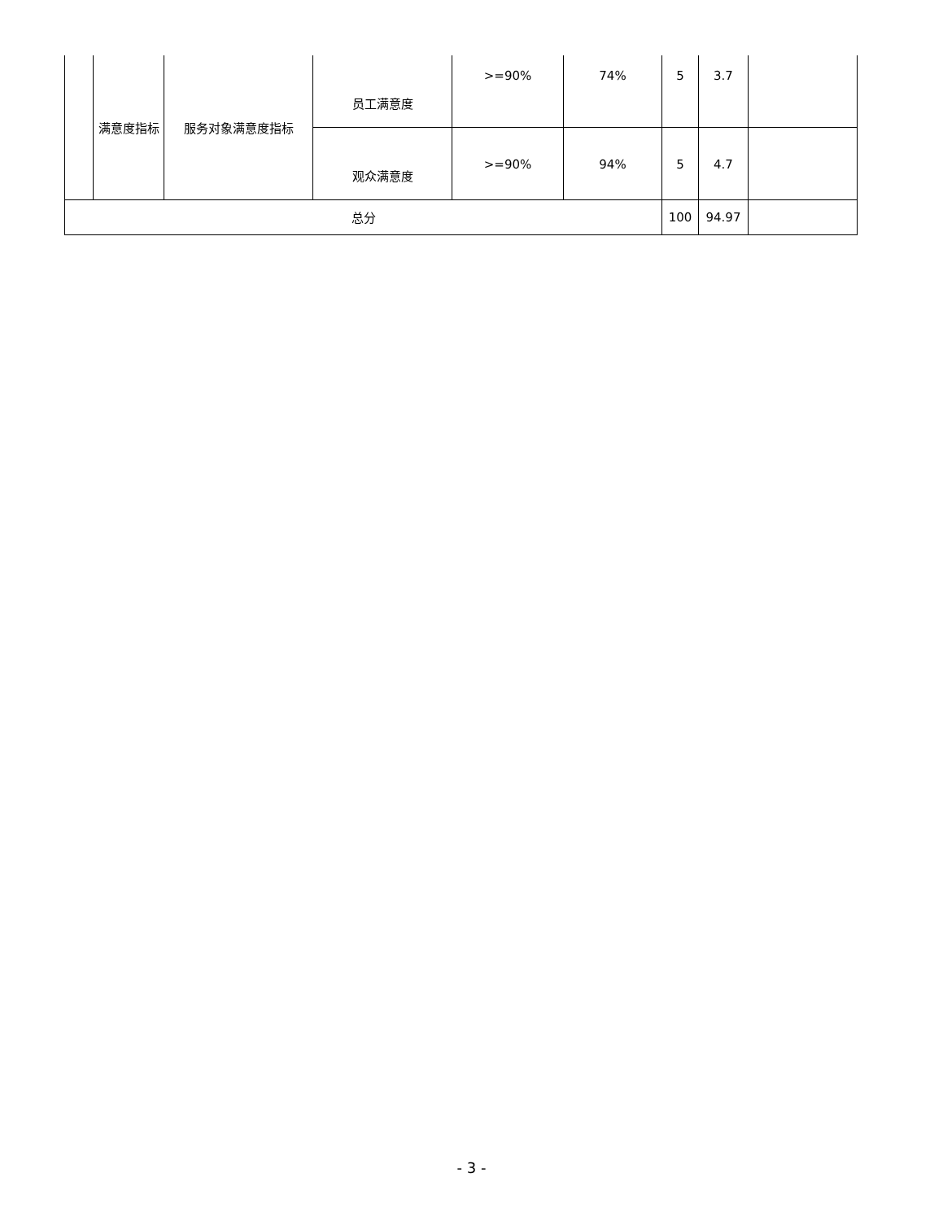| | 满意度指标 | 服务对象满意度指标 | 员工满意度 | >=90% | 74% | 5 | 3.7 | |
| | | | 观众满意度 | >=90% | 94% | 5 | 4.7 | |
| 总分 | | | | | | 100 | 94.97 | |
- 3 -